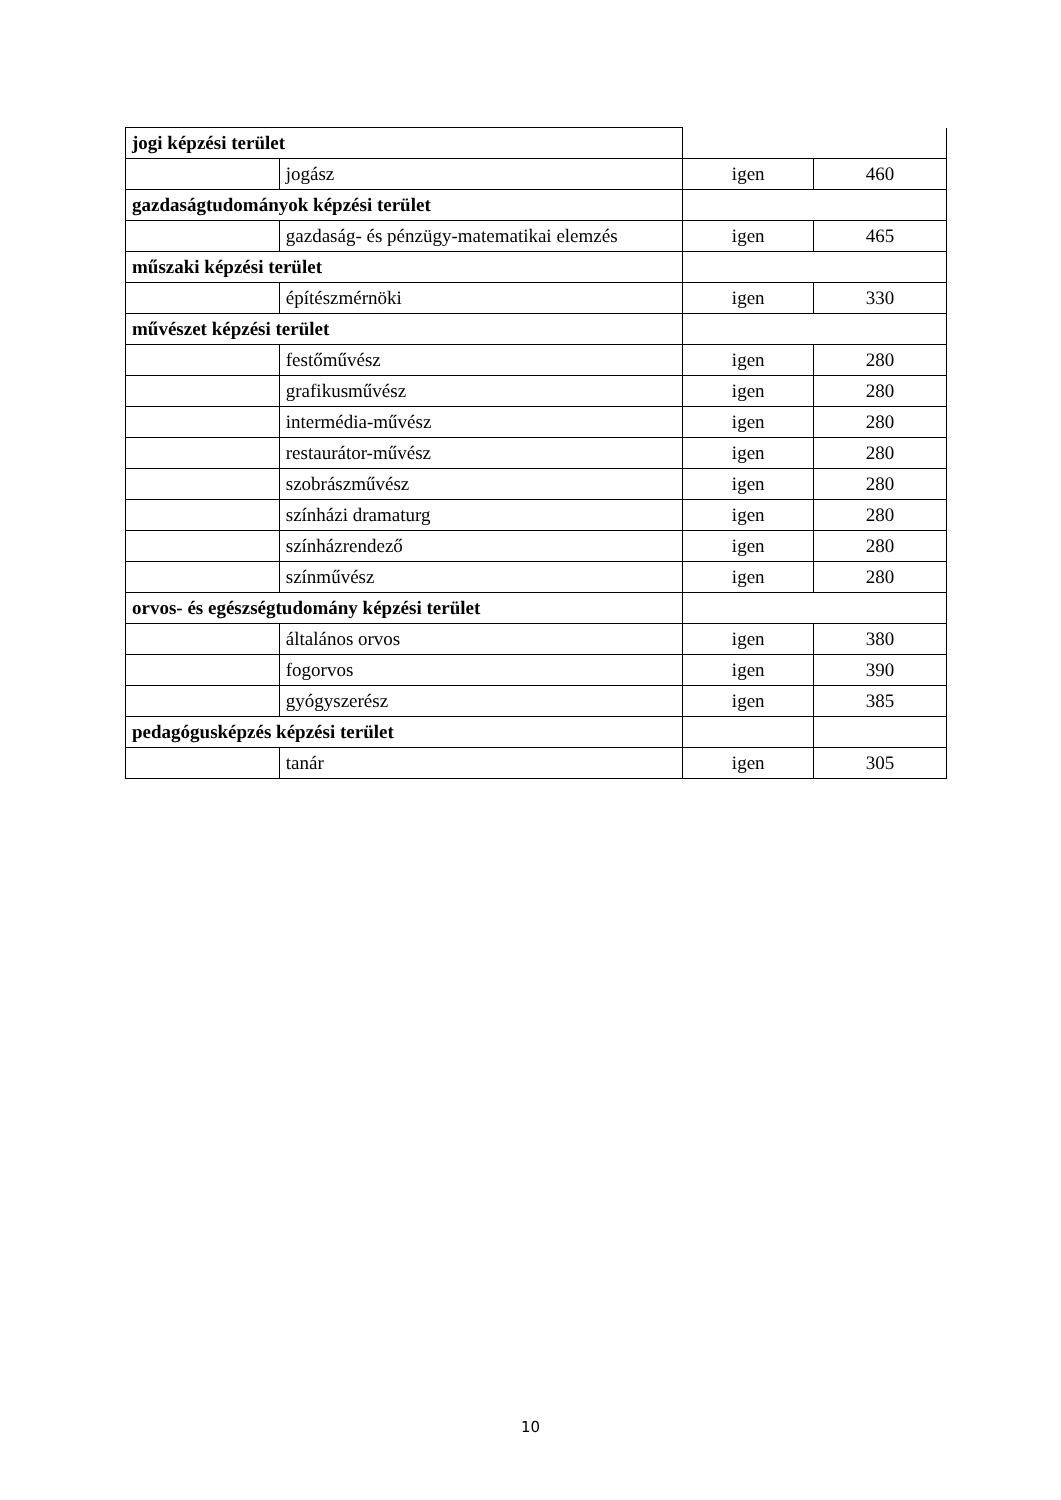| jogi képzési terület | | | |
| | jogász | igen | 460 |
| gazdaságtudományok képzési terület | | | |
| | gazdaság- és pénzügy-matematikai elemzés | igen | 465 |
| műszaki képzési terület | | | |
| | építészmérnöki | igen | 330 |
| művészet képzési terület | | | |
| | festőművész | igen | 280 |
| | grafikusművész | igen | 280 |
| | intermédia-művész | igen | 280 |
| | restaurátor-művész | igen | 280 |
| | szobrászművész | igen | 280 |
| | színházi dramaturg | igen | 280 |
| | színházrendező | igen | 280 |
| | színművész | igen | 280 |
| orvos- és egészségtudomány képzési terület | | | |
| | általános orvos | igen | 380 |
| | fogorvos | igen | 390 |
| | gyógyszerész | igen | 385 |
| pedagógusképzés képzési terület | | | |
| | tanár | igen | 305 |
10